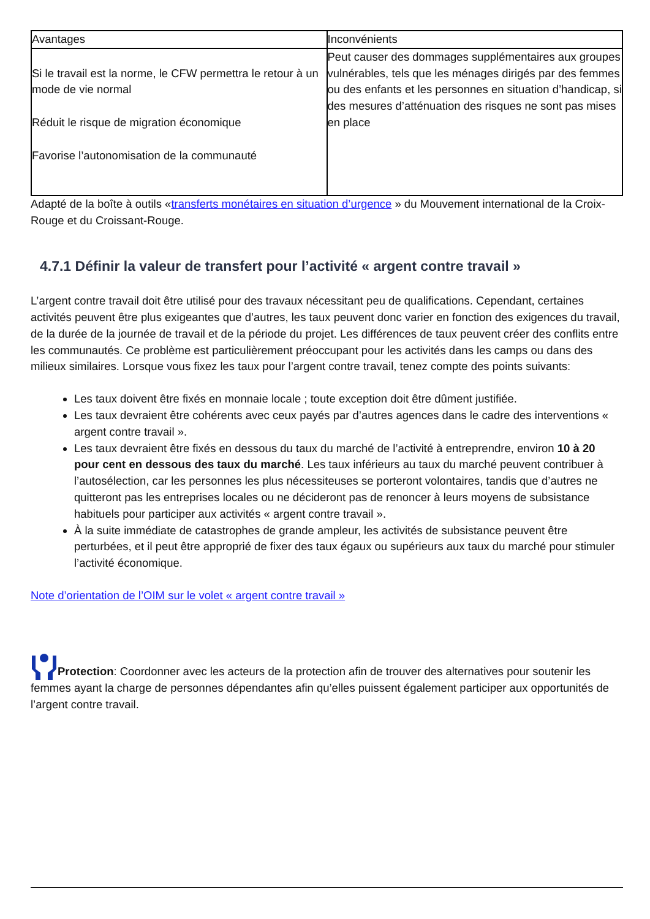| Avantages | Inconvénients |
| --- | --- |
| Si le travail est la norme, le CFW permettra le retour à un mode de vie normal Réduit le risque de migration économique Favorise l’autonomisation de la communauté | Peut causer des dommages supplémentaires aux groupes vulnérables, tels que les ménages dirigés par des femmes ou des enfants et les personnes en situation d’handicap, si des mesures d’atténuation des risques ne sont pas mises en place |
Adapté de la boîte à outils «transferts monétaires en situation d’urgence » du Mouvement international de la Croix-Rouge et du Croissant-Rouge.
4.7.1 Définir la valeur de transfert pour l’activité « argent contre travail »
L’argent contre travail doit être utilisé pour des travaux nécessitant peu de qualifications. Cependant, certaines activités peuvent être plus exigeantes que d’autres, les taux peuvent donc varier en fonction des exigences du travail, de la durée de la journée de travail et de la période du projet. Les différences de taux peuvent créer des conflits entre les communautés. Ce problème est particulièrement préoccupant pour les activités dans les camps ou dans des milieux similaires. Lorsque vous fixez les taux pour l’argent contre travail, tenez compte des points suivants:
Les taux doivent être fixés en monnaie locale ; toute exception doit être dûment justifiée.
Les taux devraient être cohérents avec ceux payés par d’autres agences dans le cadre des interventions « argent contre travail ».
Les taux devraient être fixés en dessous du taux du marché de l’activité à entreprendre, environ 10 à 20 pour cent en dessous des taux du marché. Les taux inférieurs au taux du marché peuvent contribuer à l’autosélection, car les personnes les plus nécessiteuses se porteront volontaires, tandis que d’autres ne quitteront pas les entreprises locales ou ne décideront pas de renoncer à leurs moyens de subsistance habituels pour participer aux activités « argent contre travail ».
À la suite immédiate de catastrophes de grande ampleur, les activités de subsistance peuvent être perturbées, et il peut être approprié de fixer des taux égaux ou supérieurs aux taux du marché pour stimuler l’activité économique.
Note d’orientation de l’OIM sur le volet « argent contre travail »
Protection: Coordonner avec les acteurs de la protection afin de trouver des alternatives pour soutenir les femmes ayant la charge de personnes dépendantes afin qu’elles puissent également participer aux opportunités de l’argent contre travail.